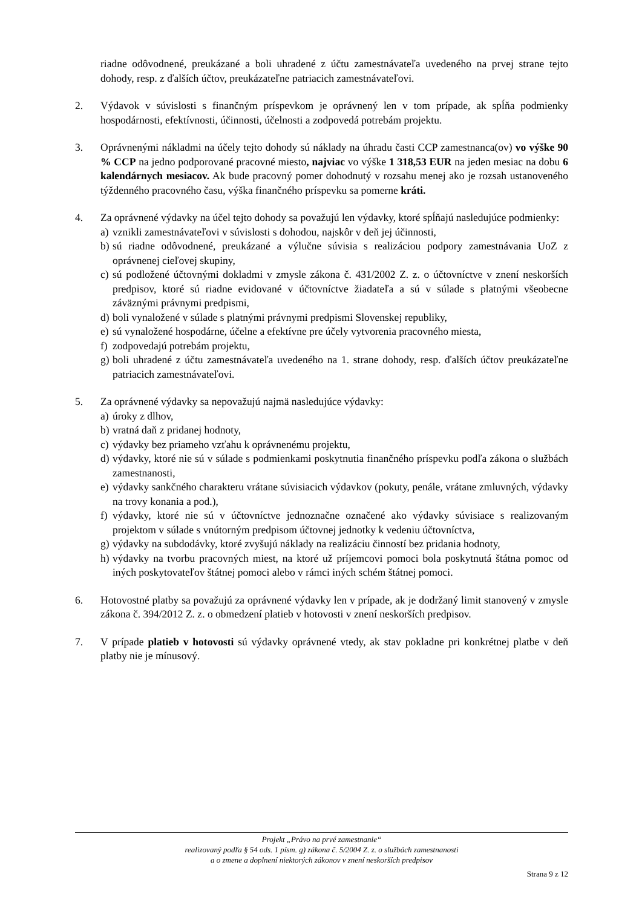riadne odôvodnené, preukázané a boli uhradené z účtu zamestnávateľa uvedeného na prvej strane tejto dohody, resp. z ďalších účtov, preukázateľne patriacich zamestnávateľovi.
2. Výdavok v súvislosti s finančným príspevkom je oprávnený len v tom prípade, ak spĺňa podmienky hospodárnosti, efektívnosti, účinnosti, účelnosti a zodpovedá potrebám projektu.
3. Oprávnenými nákladmi na účely tejto dohody sú náklady na úhradu časti CCP zamestnanca(ov) vo výške 90 % CCP na jedno podporované pracovné miesto, najviac vo výške 1 318,53 EUR na jeden mesiac na dobu 6 kalendárnych mesiacov. Ak bude pracovný pomer dohodnutý v rozsahu menej ako je rozsah ustanoveného týždenného pracovného času, výška finančného príspevku sa pomerne kráti.
4. Za oprávnené výdavky na účel tejto dohody sa považujú len výdavky, ktoré spĺňajú nasledujúce podmienky:
a)
vznikli zamestnávateľovi v súvislosti s dohodou, najskôr v deň jej účinnosti,
b)
sú riadne odôvodnené, preukázané a výlučne súvisia s realizáciou podpory zamestnávania UoZ z oprávnenej cieľovej skupiny,
c)
sú podložené účtovnými dokladmi v zmysle zákona č. 431/2002 Z. z. o účtovníctve v znení neskorších predpisov, ktoré sú riadne evidované v účtovníctve žiadateľa a sú v súlade s platnými všeobecne záväznými právnymi predpismi,
d)
boli vynaložené v súlade s platnými právnymi predpismi Slovenskej republiky,
e)
sú vynaložené hospodárne, účelne a efektívne pre účely vytvorenia pracovného miesta,
f)
zodpovedajú potrebám projektu,
g)
boli uhradené z účtu zamestnávateľa uvedeného na 1. strane dohody, resp. ďalších účtov preukázateľne patriacich zamestnávateľovi.
5. Za oprávnené výdavky sa nepovažujú najmä nasledujúce výdavky:
a)
úroky z dlhov,
b)
vratná daň z pridanej hodnoty,
c)
výdavky bez priameho vzťahu k oprávnenému projektu,
d)
výdavky, ktoré nie sú v súlade s podmienkami poskytnutia finančného príspevku podľa zákona o službách zamestnanosti,
e)
výdavky sankčného charakteru vrátane súvisiacich výdavkov (pokuty, penále, vrátane zmluvných, výdavky na trovy konania a pod.),
f)
výdavky, ktoré nie sú v účtovníctve jednoznačne označené ako výdavky súvisiace s realizovaným projektom v súlade s vnútorným predpisom účtovnej jednotky k vedeniu účtovníctva,
g)
výdavky na subdodávky, ktoré zvyšujú náklady na realizáciu činností bez pridania hodnoty,
h)
výdavky na tvorbu pracovných miest, na ktoré už príjemcovi pomoci bola poskytnutá štátna pomoc od iných poskytovateľov štátnej pomoci alebo v rámci iných schém štátnej pomoci.
6. Hotovostné platby sa považujú za oprávnené výdavky len v prípade, ak je dodržaný limit stanovený v zmysle zákona č. 394/2012 Z. z. o obmedzení platieb v hotovosti v znení neskorších predpisov.
7. V prípade platieb v hotovosti sú výdavky oprávnené vtedy, ak stav pokladne pri konkrétnej platbe v deň platby nie je mínusový.
Projekt „Právo na prvé zamestnanie“
realizovaný podľa § 54 ods. 1 písm. g) zákona č. 5/2004 Z. z. o službách zamestnanosti
a o zmene a doplnení niektorých zákonov v znení neskorších predpisov
Strana 9 z 12